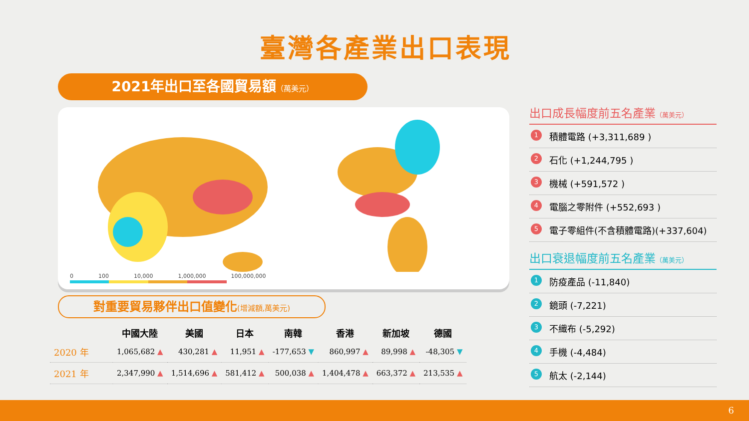臺灣各產業出口表現
2021年出口至各國貿易額（萬美元）
0 100 10,000 1,000,000 100,000,000
對重要貿易夥伴出口值變化(增減額,萬美元)
| | 中國大陸 | 美國 | 日本 | 南韓 | 香港 | 新加坡 | 德國 |
| --- | --- | --- | --- | --- | --- | --- | --- |
| 2020 年 | 1,065,682 ▲ | 430,281 ▲ | 11,951 ▲ | -177,653 ▼ | 860,997 ▲ | 89,998 ▲ | -48,305 ▼ |
| 2021 年 | 2,347,990 ▲ | 1,514,696 ▲ | 581,412 ▲ | 500,038 ▲ | 1,404,478 ▲ | 663,372 ▲ | 213,535 ▲ |
出口成長幅度前五名產業（萬美元）
1 積體電路 (+3,311,689 )
2 石化 (+1,244,795 )
3 機械 (+591,572 )
4 電腦之零附件 (+552,693 )
5 電子零組件(不含積體電路)(+337,604)
出口衰退幅度前五名產業（萬美元）
1 防疫產品 (-11,840)
2 鏡頭 (-7,221)
3 不織布 (-5,292)
4 手機 (-4,484)
5 航太 (-2,144)
6